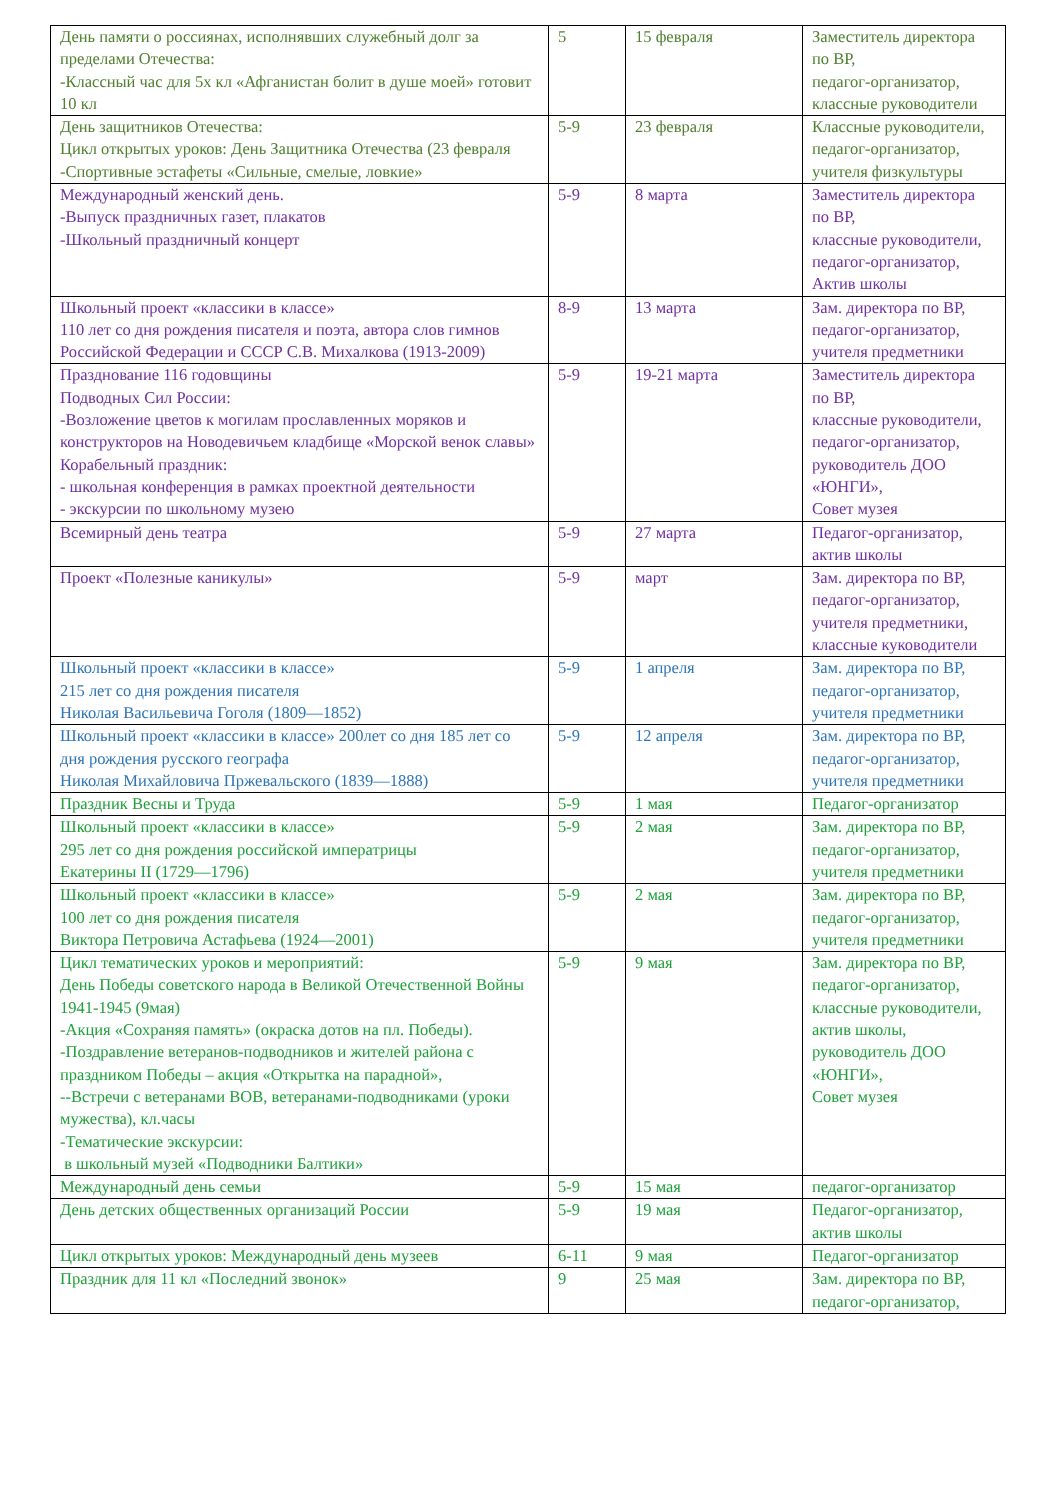| День памяти о россиянах, исполнявших служебный долг за пределами Отечества: -Классный час для 5х кл «Афганистан болит в душе моей» готовит 10 кл | 5 | 15 февраля | Заместитель директора по ВР, педагог-организатор, классные руководители |
| День защитников Отечества: Цикл открытых уроков: День Защитника Отечества (23 февраля -Спортивные эстафеты «Сильные, смелые, ловкие» | 5-9 | 23 февраля | Классные руководители, педагог-организатор, учителя физкультуры |
| Международный женский день. -Выпуск праздничных газет, плакатов -Школьный праздничный концерт | 5-9 | 8 марта | Заместитель директора по ВР, классные руководители, педагог-организатор, Актив школы |
| Школьный проект «классики в классе» 110 лет со дня рождения писателя и поэта, автора слов гимнов Российской Федерации и СССР С.В. Михалкова (1913-2009) | 8-9 | 13 марта | Зам. директора по ВР, педагог-организатор, учителя предметники |
| Празднование 116 годовщины Подводных Сил России: -Возложение цветов к могилам прославленных моряков и конструкторов на Новодевичьем кладбище «Морской венок славы» Корабельный праздник: - школьная конференция в рамках проектной деятельности - экскурсии по школьному музею | 5-9 | 19-21 марта | Заместитель директора по ВР, классные руководители, педагог-организатор, руководитель ДОО «ЮНГИ», Совет музея |
| Всемирный день театра | 5-9 | 27 марта | Педагог-организатор, актив школы |
| Проект «Полезные каникулы» | 5-9 | март | Зам. директора по ВР, педагог-организатор, учителя предметники, классные куководители |
| Школьный проект «классики в классе» 215 лет со дня рождения писателя Николая Васильевича Гоголя (1809—1852) | 5-9 | 1 апреля | Зам. директора по ВР, педагог-организатор, учителя предметники |
| Школьный проект «классики в классе» 200лет со дня 185 лет со дня рождения русского географа Николая Михайловича Пржевальского (1839—1888) | 5-9 | 12 апреля | Зам. директора по ВР, педагог-организатор, учителя предметники |
| Праздник Весны и Труда | 5-9 | 1 мая | Педагог-организатор |
| Школьный проект «классики в классе» 295 лет со дня рождения российской императрицы Екатерины II (1729—1796) | 5-9 | 2 мая | Зам. директора по ВР, педагог-организатор, учителя предметники |
| Школьный проект «классики в классе» 100 лет со дня рождения писателя Виктора Петровича Астафьева (1924—2001) | 5-9 | 2 мая | Зам. директора по ВР, педагог-организатор, учителя предметники |
| Цикл тематических уроков и мероприятий: День Победы советского народа в Великой Отечественной Войны 1941-1945 (9мая) -Акция «Сохраняя память» (окраска дотов на пл. Победы). -Поздравление ветеранов-подводников и жителей района с праздником Победы – акция «Открытка на парадной», --Встречи с ветеранами ВОВ, ветеранами-подводниками (уроки мужества), кл.часы -Тематические экскурсии: в школьный музей «Подводники Балтики» | 5-9 | 9 мая | Зам. директора по ВР, педагог-организатор, классные руководители, актив школы, руководитель ДОО «ЮНГИ», Совет музея |
| Международный день семьи | 5-9 | 15 мая | педагог-организатор |
| День детских общественных организаций России | 5-9 | 19 мая | Педагог-организатор, актив школы |
| Цикл открытых уроков: Международный день музеев | 6-11 | 9 мая | Педагог-организатор |
| Праздник для 11 кл «Последний звонок» | 9 | 25 мая | Зам. директора по ВР, педагог-организатор, |